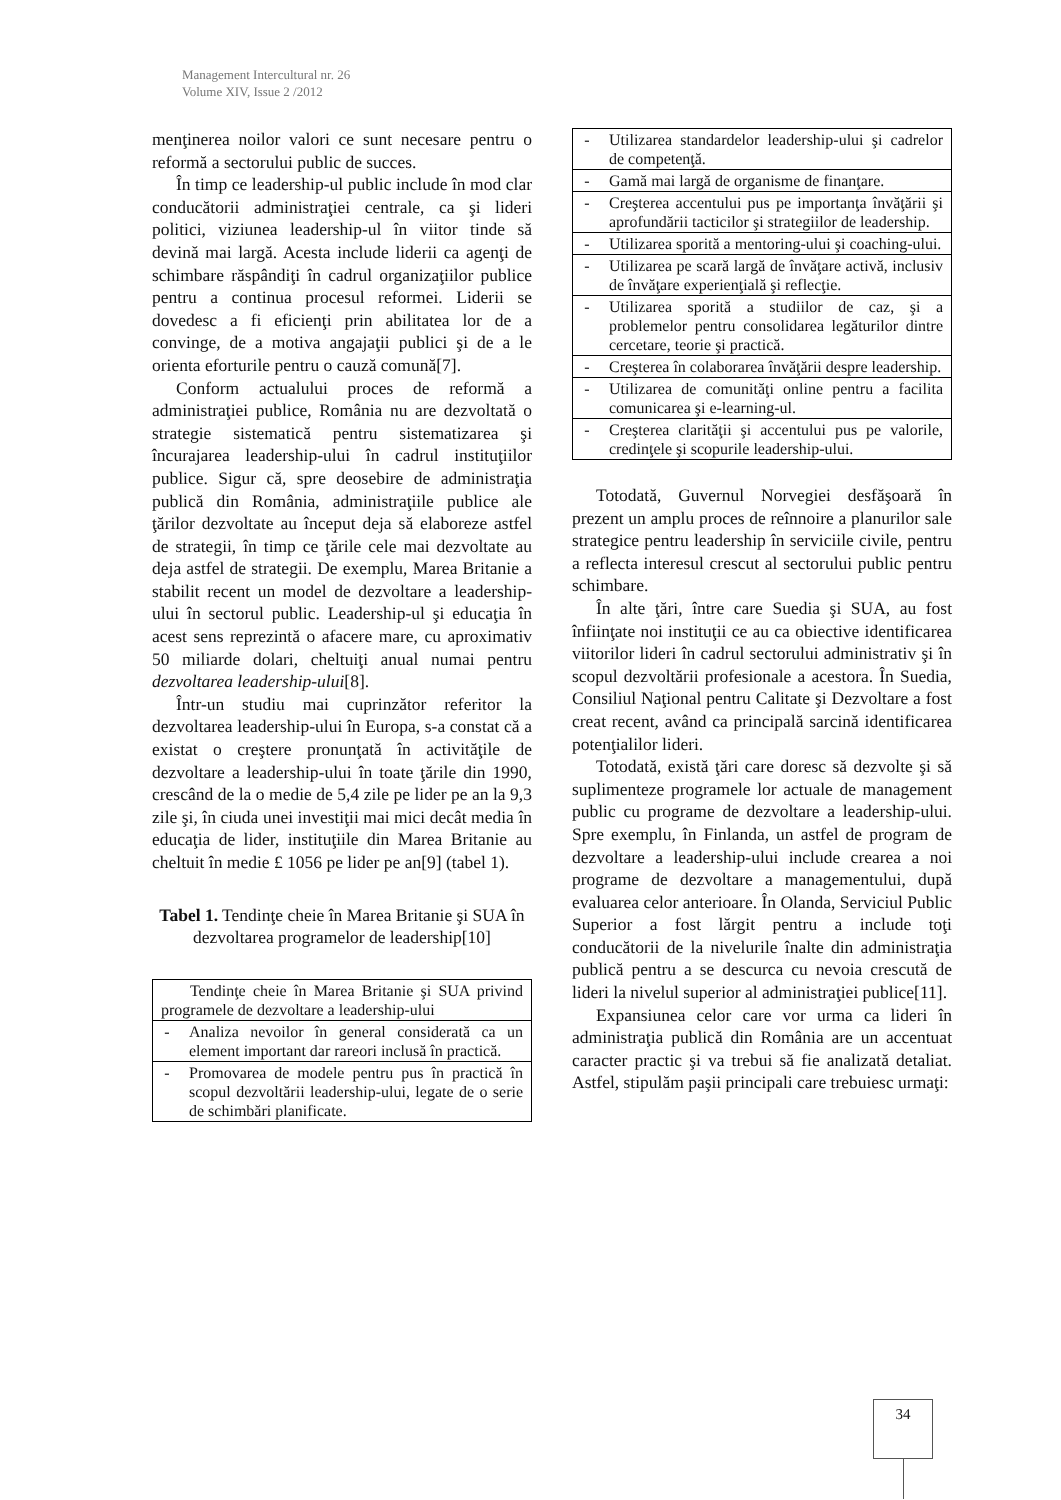Management Intercultural nr. 26
Volume XIV, Issue 2 /2012
menţinerea noilor valori ce sunt necesare pentru o reformă a sectorului public de succes.
În timp ce leadership-ul public include în mod clar conducătorii administraţiei centrale, ca şi lideri politici, viziunea leadership-ul în viitor tinde să devină mai largă. Acesta include liderii ca agenţi de schimbare răspândiţi în cadrul organizaţiilor publice pentru a continua procesul reformei. Liderii se dovedesc a fi eficienţi prin abilitatea lor de a convinge, de a motiva angajaţii publici şi de a le orienta eforturile pentru o cauză comună[7].
Conform actualului proces de reformă a administraţiei publice, România nu are dezvoltată o strategie sistematică pentru sistematizarea şi încurajarea leadership-ului în cadrul instituţiilor publice. Sigur că, spre deosebire de administraţia publică din România, administraţiile publice ale ţărilor dezvoltate au început deja să elaboreze astfel de strategii, în timp ce ţările cele mai dezvoltate au deja astfel de strategii. De exemplu, Marea Britanie a stabilit recent un model de dezvoltare a leadership-ului în sectorul public. Leadership-ul şi educaţia în acest sens reprezintă o afacere mare, cu aproximativ 50 miliarde dolari, cheltuiţi anual numai pentru dezvoltarea leadership-ului[8].
Într-un studiu mai cuprinzător referitor la dezvoltarea leadership-ului în Europa, s-a constat că a existat o creştere pronunţată în activităţile de dezvoltare a leadership-ului în toate ţările din 1990, crescând de la o medie de 5,4 zile pe lider pe an la 9,3 zile şi, în ciuda unei investiţii mai mici decât media în educaţia de lider, instituţiile din Marea Britanie au cheltuit în medie £ 1056 pe lider pe an[9] (tabel 1).
Tabel 1. Tendinţe cheie în Marea Britanie şi SUA în dezvoltarea programelor de leadership[10]
| Tendinţe cheie în Marea Britanie şi SUA privind programele de dezvoltare a leadership-ului | |
| - | Analiza nevoilor în general considerată ca un element important dar rareori inclusă în practică. |
| - | Promovarea de modele pentru pus în practică în scopul dezvoltării leadership-ului, legate de o serie de schimbări planificate. |
| - | Utilizarea standardelor leadership-ului şi cadrelor de competenţă. |
| - | Gamă mai largă de organisme de finanţare. |
| - | Creşterea accentului pus pe importanţa învăţării şi aprofundării tacticilor şi strategiilor de leadership. |
| - | Utilizarea sporită a mentoring-ului şi coaching-ului. |
| - | Utilizarea pe scară largă de învăţare activă, inclusiv de învăţare experienţială şi reflecţie. |
| - | Utilizarea sporită a studiilor de caz, şi a problemelor pentru consolidarea legăturilor dintre cercetare, teorie şi practică. |
| - | Creşterea în colaborarea învăţării despre leadership. |
| - | Utilizarea de comunităţi online pentru a facilita comunicarea şi e-learning-ul. |
| - | Creşterea clarităţii şi accentului pus pe valorile, credinţele şi scopurile leadership-ului. |
Totodată, Guvernul Norvegiei desfăşoară în prezent un amplu proces de reînnoire a planurilor sale strategice pentru leadership în serviciile civile, pentru a reflecta interesul crescut al sectorului public pentru schimbare.
În alte ţări, între care Suedia şi SUA, au fost înfiinţate noi instituţii ce au ca obiective identificarea viitorilor lideri în cadrul sectorului administrativ şi în scopul dezvoltării profesionale a acestora. În Suedia, Consiliul Naţional pentru Calitate şi Dezvoltare a fost creat recent, având ca principală sarcină identificarea potenţialilor lideri.
Totodată, există ţări care doresc să dezvolte şi să suplimenteze programele lor actuale de management public cu programe de dezvoltare a leadership-ului. Spre exemplu, în Finlanda, un astfel de program de dezvoltare a leadership-ului include crearea a noi programe de dezvoltare a managementului, după evaluarea celor anterioare. În Olanda, Serviciul Public Superior a fost lărgit pentru a include toţi conducătorii de la nivelurile înalte din administraţia publică pentru a se descurca cu nevoia crescută de lideri la nivelul superior al administraţiei publice[11].
Expansiunea celor care vor urma ca lideri în administraţia publică din România are un accentuat caracter practic şi va trebui să fie analizată detaliat. Astfel, stipulăm paşii principali care trebuiesc urmaţi:
34